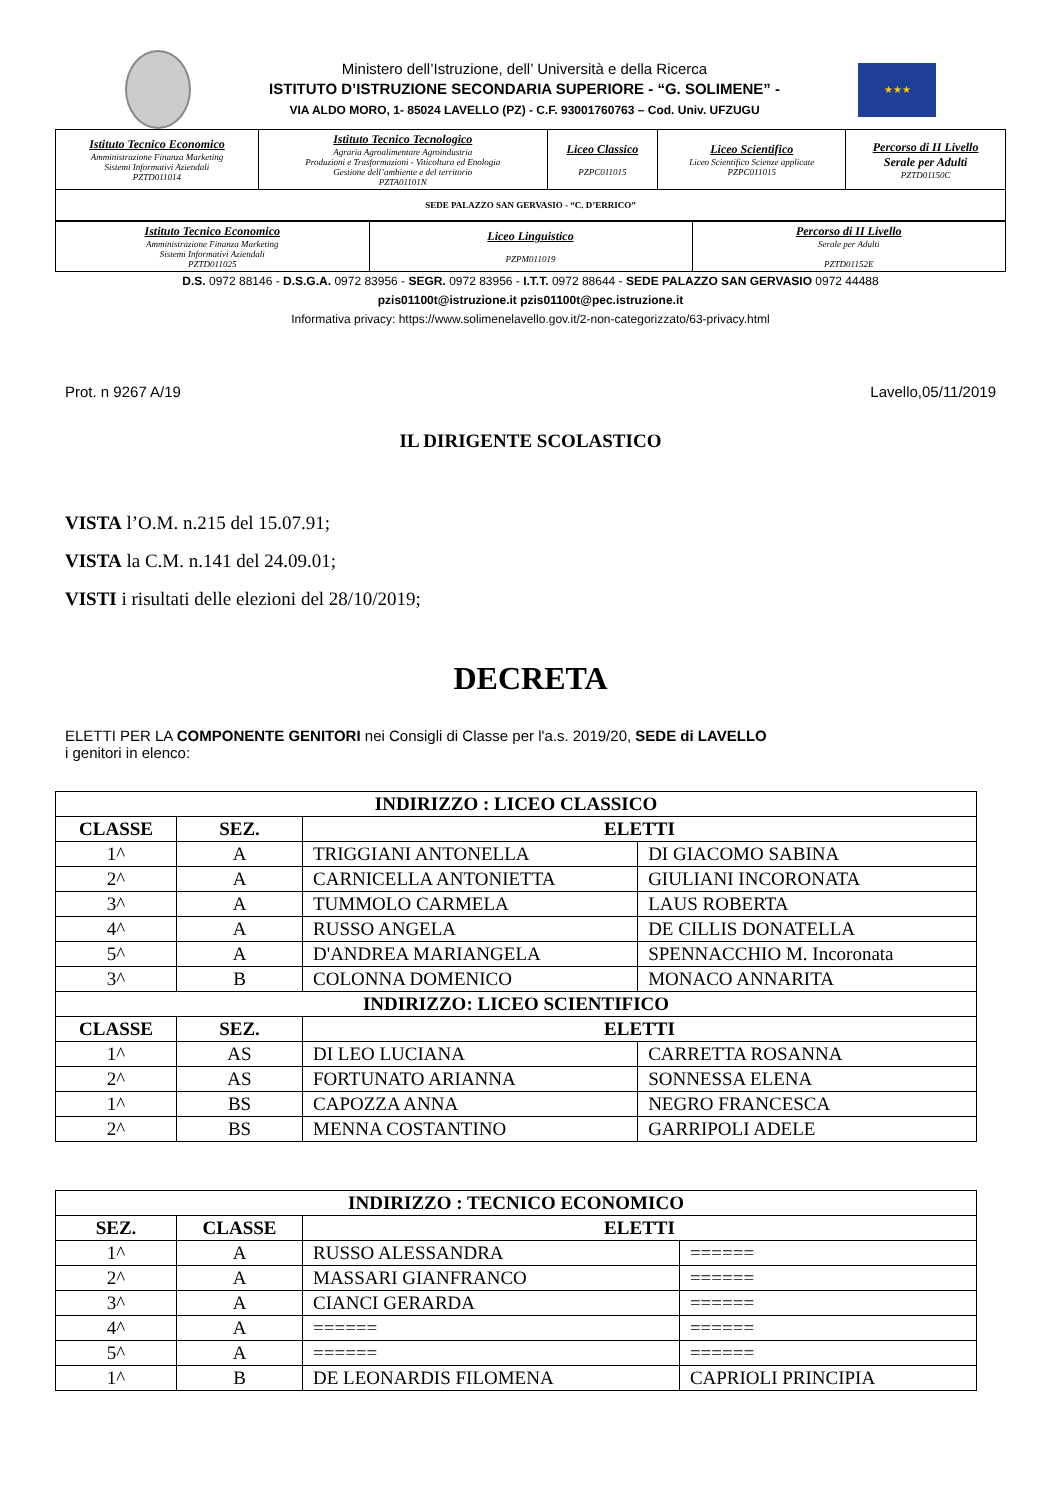Ministero dell’Istruzione, dell’ Università e della Ricerca
ISTITUTO D’ISTRUZIONE SECONDARIA SUPERIORE - “G. SOLIMENE” -
VIA ALDO MORO, 1- 85024 LAVELLO (PZ) - C.F. 93001760763 – Cod. Univ. UFZUGU
★★★
| Istituto Tecnico Economico Amministrazione Finanza Marketing Sistemi Informativi Aziendali PZTD011014 | Istituto Tecnico Tecnologico Agraria Agroalimentare Agroindustria Produzioni e Trasformazioni - Viticoltura ed Enologia Gestione dell’ambiente e del territorio PZTA01101N | Liceo Classico PZPC011015 | Liceo Scientifico Liceo Scientifico Scienze applicate PZPC011015 | Percorso di II Livello Serale per Adulti PZTD01150C |
| SEDE PALAZZO SAN GERVASIO - “C. D’ERRICO” | | | | |
| Istituto Tecnico Economico Amministrazione Finanza Marketing Sistemi Informativi Aziendali PZTD011025 | Liceo Linguistico PZPM011019 | Percorso di II Livello Serale per Adulti PZTD01152E |
D.S. 0972 88146 - D.S.G.A. 0972 83956 - SEGR. 0972 83956 - I.T.T. 0972 88644 - SEDE PALAZZO SAN GERVASIO 0972 44488
pzis01100t@istruzione.it pzis01100t@pec.istruzione.it
Informativa privacy: https://www.solimenelavello.gov.it/2-non-categorizzato/63-privacy.html
Prot. n 9267 A/19 Lavello,05/11/2019
IL DIRIGENTE SCOLASTICO
VISTA l’O.M. n.215 del 15.07.91;
VISTA la C.M. n.141 del 24.09.01;
VISTI i risultati delle elezioni del 28/10/2019;
DECRETA
ELETTI PER LA COMPONENTE GENITORI nei Consigli di Classe per l'a.s. 2019/20, SEDE di LAVELLO
i genitori in elenco:
| INDIRIZZO : LICEO CLASSICO | | | |
| --- | --- | --- | --- |
| CLASSE | SEZ. | ELETTI | |
| 1^ | A | TRIGGIANI ANTONELLA | DI GIACOMO SABINA |
| 2^ | A | CARNICELLA ANTONIETTA | GIULIANI INCORONATA |
| 3^ | A | TUMMOLO CARMELA | LAUS ROBERTA |
| 4^ | A | RUSSO ANGELA | DE CILLIS DONATELLA |
| 5^ | A | D'ANDREA MARIANGELA | SPENNACCHIO M. Incoronata |
| 3^ | B | COLONNA DOMENICO | MONACO ANNARITA |
| INDIRIZZO: LICEO SCIENTIFICO | | | |
| CLASSE | SEZ. | ELETTI | |
| 1^ | AS | DI LEO LUCIANA | CARRETTA ROSANNA |
| 2^ | AS | FORTUNATO ARIANNA | SONNESSA ELENA |
| 1^ | BS | CAPOZZA ANNA | NEGRO FRANCESCA |
| 2^ | BS | MENNA COSTANTINO | GARRIPOLI ADELE |
| INDIRIZZO : TECNICO ECONOMICO | | | |
| --- | --- | --- | --- |
| SEZ. | CLASSE | ELETTI | |
| 1^ | A | RUSSO ALESSANDRA | ====== |
| 2^ | A | MASSARI GIANFRANCO | ====== |
| 3^ | A | CIANCI GERARDA | ====== |
| 4^ | A | ====== | ====== |
| 5^ | A | ====== | ====== |
| 1^ | B | DE LEONARDIS FILOMENA | CAPRIOLI PRINCIPIA |